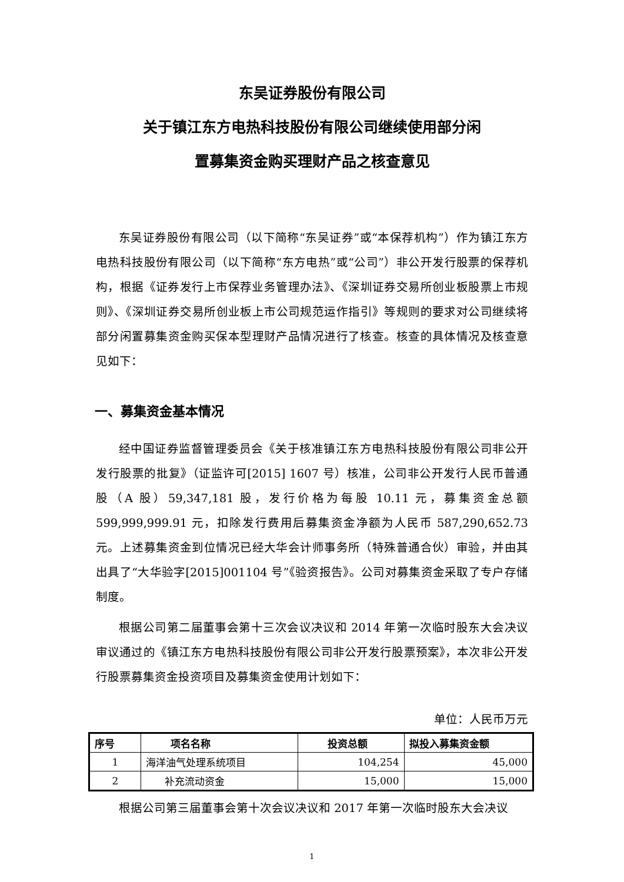东吴证券股份有限公司
关于镇江东方电热科技股份有限公司继续使用部分闲
置募集资金购买理财产品之核查意见
东吴证券股份有限公司（以下简称“东吴证券”或“本保荐机构”）作为镇江东方电热科技股份有限公司（以下简称“东方电热”或“公司”）非公开发行股票的保荐机构，根据《证券发行上市保荐业务管理办法》、《深圳证券交易所创业板股票上市规则》、《深圳证券交易所创业板上市公司规范运作指引》等规则的要求对公司继续将部分闲置募集资金购买保本型理财产品情况进行了核查。核查的具体情况及核查意见如下：
一、募集资金基本情况
经中国证券监督管理委员会《关于核准镇江东方电热科技股份有限公司非公开发行股票的批复》（证监许可[2015] 1607 号）核准，公司非公开发行人民币普通股（A 股）59,347,181 股，发行价格为每股 10.11 元，募集资金总额 599,999,999.91 元，扣除发行费用后募集资金净额为人民币 587,290,652.73 元。上述募集资金到位情况已经大华会计师事务所（特殊普通合伙）审验，并由其出具了“大华验字[2015]001104 号”《验资报告》。公司对募集资金采取了专户存储制度。
根据公司第二届董事会第十三次会议决议和 2014 年第一次临时股东大会决议审议通过的《镇江东方电热科技股份有限公司非公开发行股票预案》，本次非公开发行股票募集资金投资项目及募集资金使用计划如下：
单位：人民币万元
| 序号 | 项名名称 | 投资总额 | 拟投入募集资金额 |
| --- | --- | --- | --- |
| 1 | 海洋油气处理系统项目 | 104,254 | 45,000 |
| 2 | 补充流动资金 | 15,000 | 15,000 |
根据公司第三届董事会第十次会议决议和 2017 年第一次临时股东大会决议
1